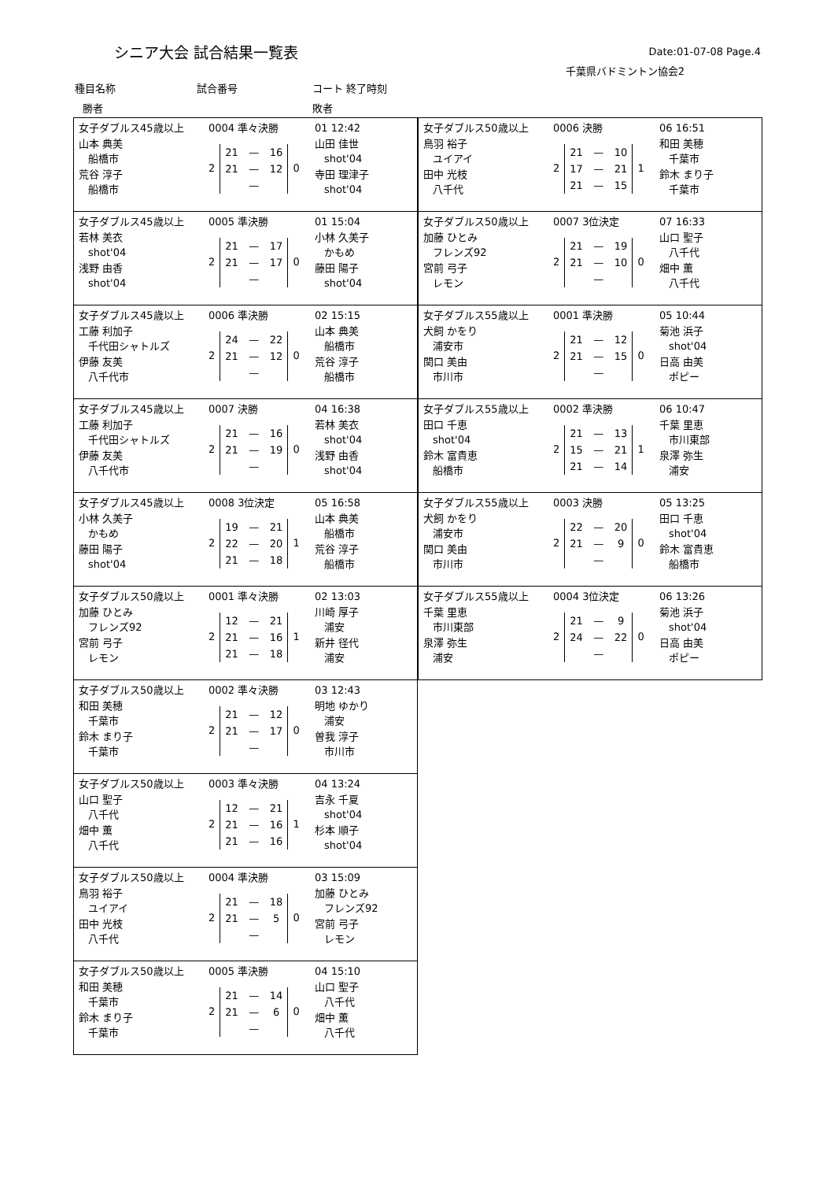シニア大会 試合結果一覧表 Date:01-07-08 Page.4
千葉県バドミントン協会2
種目名称 試合番号 コート 終了時刻
勝者 敗者
女子ダブルス45歳以上
山本 典美
船橋市
荒谷 淳子
船橋市
0004 準々決勝
2
| 21 | — | 16 |
| 21 | — | 12 |
| | — | |
0
01 12:42
山田 佳世
shot'04
寺田 理津子
shot'04
女子ダブルス45歳以上
若林 美衣
shot'04
浅野 由香
shot'04
0005 準決勝
2
| 21 | — | 17 |
| 21 | — | 17 |
| | — | |
0
01 15:04
小林 久美子
かもめ
藤田 陽子
shot'04
女子ダブルス45歳以上
工藤 利加子
千代田シャトルズ
伊藤 友美
八千代市
0006 準決勝
2
| 24 | — | 22 |
| 21 | — | 12 |
| | — | |
0
02 15:15
山本 典美
船橋市
荒谷 淳子
船橋市
女子ダブルス45歳以上
工藤 利加子
千代田シャトルズ
伊藤 友美
八千代市
0007 決勝
2
| 21 | — | 16 |
| 21 | — | 19 |
| | — | |
0
04 16:38
若林 美衣
shot'04
浅野 由香
shot'04
女子ダブルス45歳以上
小林 久美子
かもめ
藤田 陽子
shot'04
0008 3位決定
2
| 19 | — | 21 |
| 22 | — | 20 |
| 21 | — | 18 |
1
05 16:58
山本 典美
船橋市
荒谷 淳子
船橋市
女子ダブルス50歳以上
加藤 ひとみ
フレンズ92
宮前 弓子
レモン
0001 準々決勝
2
| 12 | — | 21 |
| 21 | — | 16 |
| 21 | — | 18 |
1
02 13:03
川崎 厚子
浦安
新井 径代
浦安
女子ダブルス50歳以上
和田 美穂
千葉市
鈴木 まり子
千葉市
0002 準々決勝
2
| 21 | — | 12 |
| 21 | — | 17 |
| | — | |
0
03 12:43
明地 ゆかり
浦安
曽我 淳子
市川市
女子ダブルス50歳以上
山口 聖子
八千代
畑中 薫
八千代
0003 準々決勝
2
| 12 | — | 21 |
| 21 | — | 16 |
| 21 | — | 16 |
1
04 13:24
吉永 千夏
shot'04
杉本 順子
shot'04
女子ダブルス50歳以上
鳥羽 裕子
ユイアイ
田中 光枝
八千代
0004 準決勝
2
| 21 | — | 18 |
| 21 | — | 5 |
| | — | |
0
03 15:09
加藤 ひとみ
フレンズ92
宮前 弓子
レモン
女子ダブルス50歳以上
和田 美穂
千葉市
鈴木 まり子
千葉市
0005 準決勝
2
| 21 | — | 14 |
| 21 | — | 6 |
| | — | |
0
04 15:10
山口 聖子
八千代
畑中 薫
八千代
女子ダブルス50歳以上
鳥羽 裕子
ユイアイ
田中 光枝
八千代
0006 決勝
2
| 21 | — | 10 |
| 17 | — | 21 |
| 21 | — | 15 |
1
06 16:51
和田 美穂
千葉市
鈴木 まり子
千葉市
女子ダブルス50歳以上
加藤 ひとみ
フレンズ92
宮前 弓子
レモン
0007 3位決定
2
| 21 | — | 19 |
| 21 | — | 10 |
| | — | |
0
07 16:33
山口 聖子
八千代
畑中 薫
八千代
女子ダブルス55歳以上
犬飼 かをり
浦安市
関口 美由
市川市
0001 準決勝
2
| 21 | — | 12 |
| 21 | — | 15 |
| | — | |
0
05 10:44
菊池 浜子
shot'04
日高 由美
ポピー
女子ダブルス55歳以上
田口 千恵
shot'04
鈴木 富貴恵
船橋市
0002 準決勝
2
| 21 | — | 13 |
| 15 | — | 21 |
| 21 | — | 14 |
1
06 10:47
千葉 里恵
市川東部
泉澤 弥生
浦安
女子ダブルス55歳以上
犬飼 かをり
浦安市
関口 美由
市川市
0003 決勝
2
| 22 | — | 20 |
| 21 | — | 9 |
| | — | |
0
05 13:25
田口 千恵
shot'04
鈴木 富貴恵
船橋市
女子ダブルス55歳以上
千葉 里恵
市川東部
泉澤 弥生
浦安
0004 3位決定
2
| 21 | — | 9 |
| 24 | — | 22 |
| | — | |
0
06 13:26
菊池 浜子
shot'04
日高 由美
ポピー